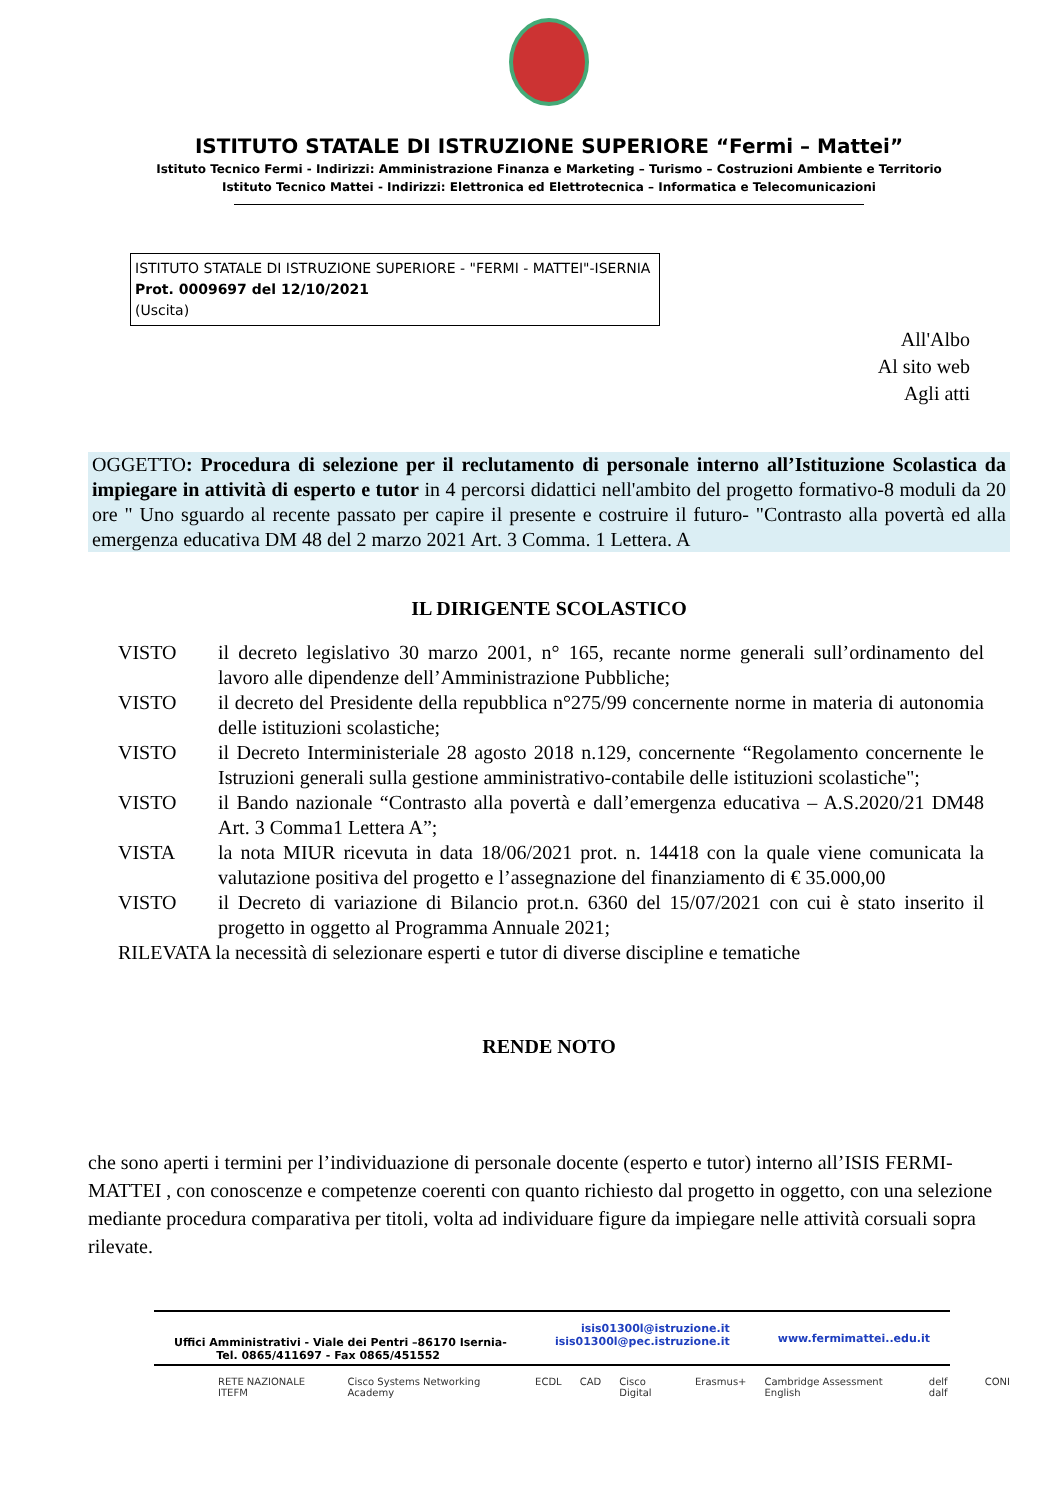ISTITUTO STATALE DI ISTRUZIONE SUPERIORE “Fermi – Mattei”
Istituto Tecnico Fermi - Indirizzi: Amministrazione Finanza e Marketing – Turismo – Costruzioni Ambiente e Territorio
Istituto Tecnico Mattei - Indirizzi: Elettronica ed Elettrotecnica – Informatica e Telecomunicazioni
ISTITUTO STATALE DI ISTRUZIONE SUPERIORE - "FERMI - MATTEI"-ISERNIA
Prot. 0009697 del 12/10/2021
(Uscita)
All'Albo
Al sito web
Agli atti
OGGETTO: Procedura di selezione per il reclutamento di personale interno all’Istituzione Scolastica da impiegare in attività di esperto e tutor in 4 percorsi didattici nell'ambito del progetto formativo-8 moduli da 20 ore " Uno sguardo al recente passato per capire il presente e costruire il futuro- "Contrasto alla povertà ed alla emergenza educativa DM 48 del 2 marzo 2021 Art. 3 Comma. 1 Lettera. A
IL DIRIGENTE SCOLASTICO
VISTO il decreto legislativo 30 marzo 2001, n° 165, recante norme generali sull’ordinamento del lavoro alle dipendenze dell’Amministrazione Pubbliche;
VISTO il decreto del Presidente della repubblica n°275/99 concernente norme in materia di autonomia delle istituzioni scolastiche;
VISTO il Decreto Interministeriale 28 agosto 2018 n.129, concernente “Regolamento concernente le Istruzioni generali sulla gestione amministrativo-contabile delle istituzioni scolastiche";
VISTO il Bando nazionale “Contrasto alla povertà e dall’emergenza educativa – A.S.2020/21 DM48 Art. 3 Comma1 Lettera A”;
VISTA la nota MIUR ricevuta in data 18/06/2021 prot. n. 14418 con la quale viene comunicata la valutazione positiva del progetto e l’assegnazione del finanziamento di € 35.000,00
VISTO il Decreto di variazione di Bilancio prot.n. 6360 del 15/07/2021 con cui è stato inserito il progetto in oggetto al Programma Annuale 2021;
RILEVATA la necessità di selezionare esperti e tutor di diverse discipline e tematiche
RENDE NOTO
che sono aperti i termini per l’individuazione di personale docente (esperto e tutor) interno all’ISIS FERMI-MATTEI , con conoscenze e competenze coerenti con quanto richiesto dal progetto in oggetto, con una selezione mediante procedura comparativa per titoli, volta ad individuare figure da impiegare nelle attività corsuali sopra rilevate.
Uffici Amministrativi - Viale dei Pentri –86170 Isernia-
Tel. 0865/411697 - Fax 0865/451552
isis01300l@istruzione.it
isis01300l@pec.istruzione.it
www.fermimattei..edu.it
RETE NAZIONALE ITEFM Cisco Systems Networking Academy ECDL CAD Cisco Digital Erasmus+ Cambridge Assessment English delf dalf CONI